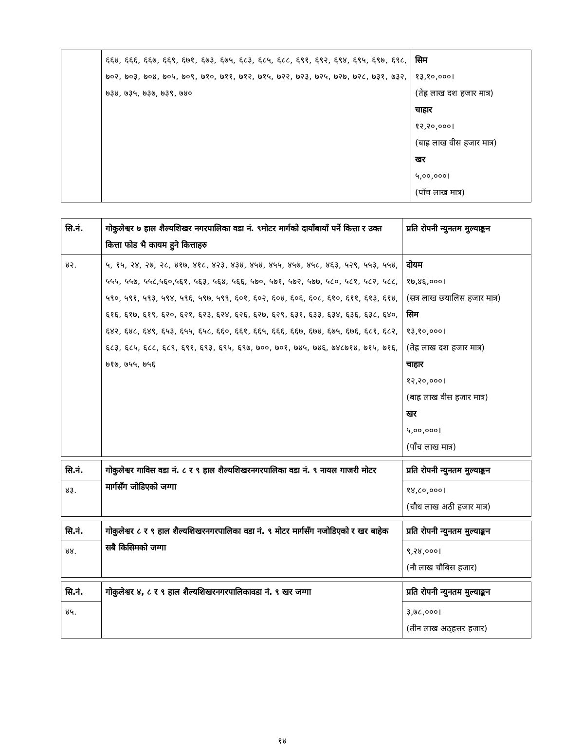| | ६६४, ६६६, ६६७, ६६९, ६७१, ६७३, ६७५, ६८३, ६८५, ६८८, ६९१, ६९२, ६९४, ६९५, ६९७, ६९८, ७०२, ७०३, ७०४, ७०५, ७०९, ७१०, ७११, ७१२, ७१५, ७२२, ७२३, ७२५, ७२७, ७२८, ७३१, ७३२, ७३४, ७३५, ७३७, ७३९, ७४० | सिम १३,१०,०००। (तेह्र लाख दश हजार मात्र) चाहार १२,२०,०००। (बाह्र लाख वीस हजार मात्र) खर ५,००,०००। (पाँच लाख मात्र) |
| सि.नं. | गोकुलेश्वर ७ हाल शैल्यशिखर नगरपालिका वडा नं. ९मोटर मार्गको दायाँबायाँ पर्ने कित्ता र उक्त कित्ता फोड भै कायम हुने कित्ताहरु | प्रति रोपनी न्युनतम मुल्याङ्कन |
| ४२. | ५, १५, २४, २७, २८, ४१७, ४१८, ४२३, ४३४, ४५४, ४५५, ४५७, ४५८, ४६३, ५२९, ५५३, ५५४, ५५५, ५५७, ५५८,५६०,५६१, ५६३, ५६४, ५६६, ५७०, ५७१, ५७२, ५७७, ५८०, ५८१, ५८२, ५८८, ५९०, ५९१, ५९३, ५९४, ५९६, ५९७, ५९९, ६०१, ६०२, ६०४, ६०६, ६०८, ६१०, ६११, ६१३, ६१४, ६१६, ६१७, ६१९, ६२०, ६२१, ६२३, ६२४, ६२६, ६२७, ६२९, ६३१, ६३३, ६३४, ६३६, ६३८, ६४०, ६४२, ६४८, ६४९, ६५३, ६५५, ६५८, ६६०, ६६१, ६६५, ६६६, ६६७, ६७४, ६७५, ६७६, ६८१, ६८२, ६८३, ६८५, ६८८, ६८९, ६९१, ६९३, ६९५, ६९७, ७००, ७०१, ७४५, ७४६, ७४८७१४, ७१५, ७१६, ७१७, ७५५, ७५६ | दोयम १७,४६,०००। (सत्र लाख छयालिस हजार मात्र) सिम १३,१०,०००। (तेह्र लाख दश हजार मात्र) चाहार १२,२०,०००। (बाह्र लाख वीस हजार मात्र) खर ५,००,०००। (पाँच लाख मात्र) |
| सि.नं. | गोकुलेश्वर गाविस वडा नं. ८ र ९ हाल शैल्यशिखरनगरपालिका वडा नं. ९ नायल गाजरी मोटर मार्गसँग जोडिएको जग्गा | प्रति रोपनी न्युनतम मुल्याङ्कन |
| ४३. | | १४,८०,०००। (चौध लाख अठी हजार मात्र) |
| सि.नं. | गोकुलेश्वर ८ र ९ हाल शैल्यशिखरनगरपालिका वडा नं. ९ मोटर मार्गसँग नजोडिएको र खर बाहेक सबै किसिमको जग्गा | प्रति रोपनी न्युनतम मुल्याङ्कन |
| ४४. | | ९,२४,०००। (नौ लाख चौबिस हजार) |
| सि.नं. | गोकुलेश्वर ४, ८ र ९ हाल शैल्यशिखरनगरपालिकावडा नं. ९ खर जग्गा | प्रति रोपनी न्युनतम मुल्याङ्कन |
| ४५. | | ३,७८,०००। (तीन लाख अठ्हत्तर हजार) |
१४